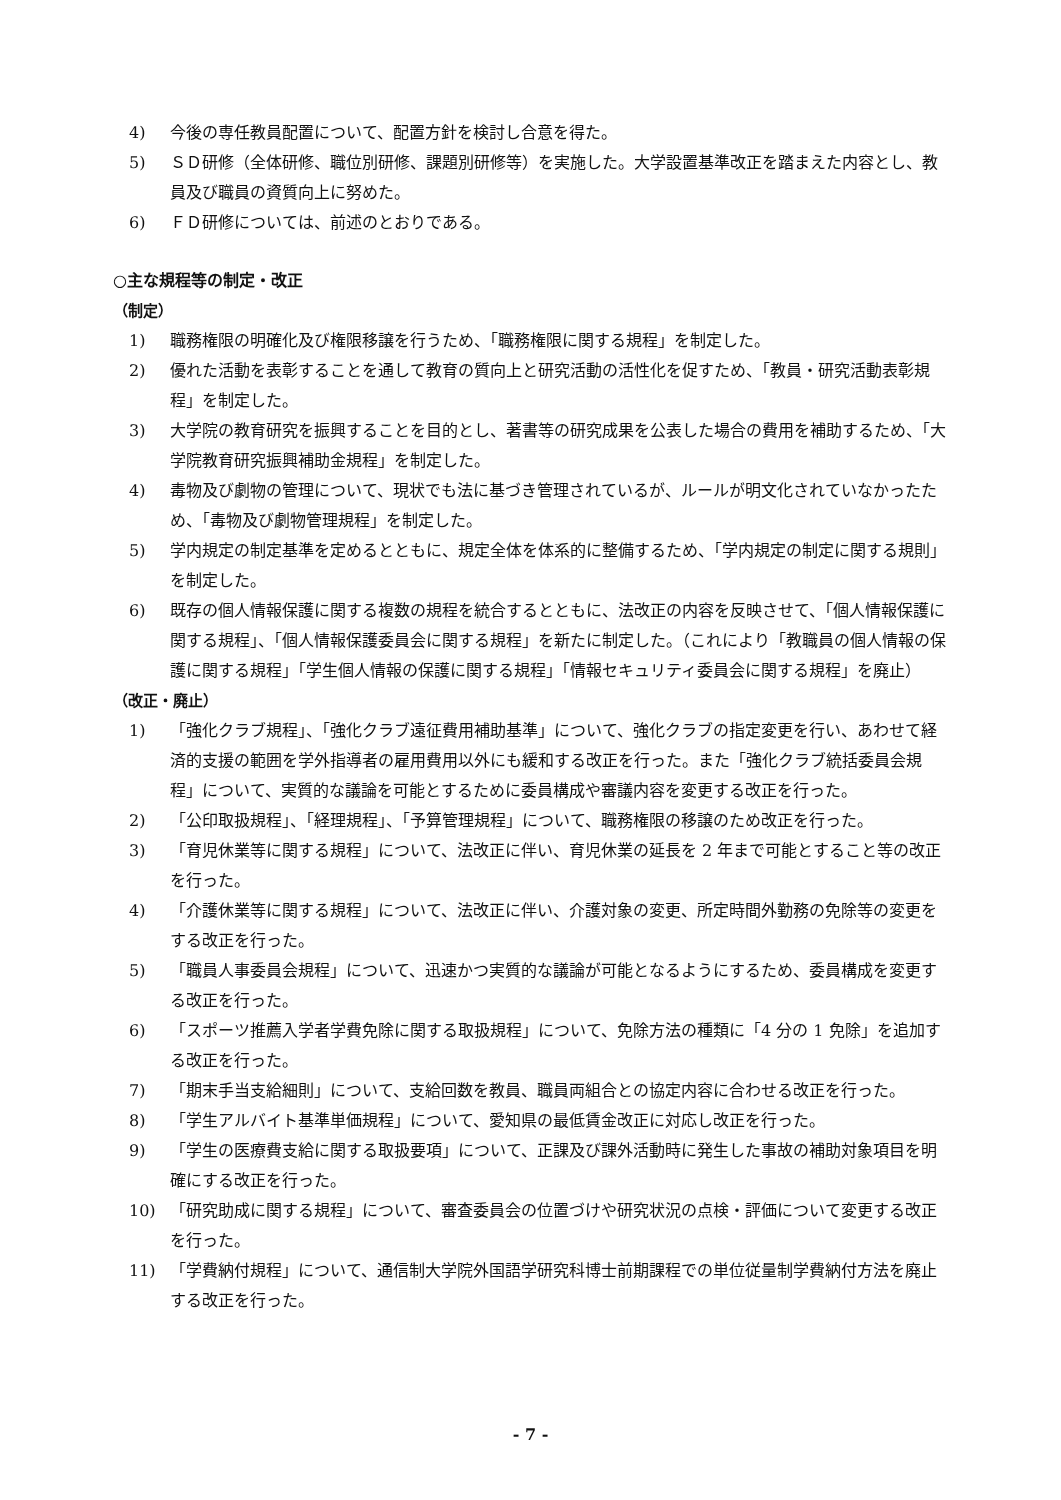4) 今後の専任教員配置について、配置方針を検討し合意を得た。
5) ＳＤ研修（全体研修、職位別研修、課題別研修等）を実施した。大学設置基準改正を踏まえた内容とし、教員及び職員の資質向上に努めた。
6) ＦＤ研修については、前述のとおりである。
○主な規程等の制定・改正
（制定）
1) 職務権限の明確化及び権限移譲を行うため、「職務権限に関する規程」を制定した。
2) 優れた活動を表彰することを通して教育の質向上と研究活動の活性化を促すため、「教員・研究活動表彰規程」を制定した。
3) 大学院の教育研究を振興することを目的とし、著書等の研究成果を公表した場合の費用を補助するため、「大学院教育研究振興補助金規程」を制定した。
4) 毒物及び劇物の管理について、現状でも法に基づき管理されているが、ルールが明文化されていなかったため、「毒物及び劇物管理規程」を制定した。
5) 学内規定の制定基準を定めるとともに、規定全体を体系的に整備するため、「学内規定の制定に関する規則」を制定した。
6) 既存の個人情報保護に関する複数の規程を統合するとともに、法改正の内容を反映させて、「個人情報保護に関する規程」、「個人情報保護委員会に関する規程」を新たに制定した。（これにより「教職員の個人情報の保護に関する規程」「学生個人情報の保護に関する規程」「情報セキュリティ委員会に関する規程」を廃止）
（改正・廃止）
1) 「強化クラブ規程」、「強化クラブ遠征費用補助基準」について、強化クラブの指定変更を行い、あわせて経済的支援の範囲を学外指導者の雇用費用以外にも緩和する改正を行った。また「強化クラブ統括委員会規程」について、実質的な議論を可能とするために委員構成や審議内容を変更する改正を行った。
2) 「公印取扱規程」、「経理規程」、「予算管理規程」について、職務権限の移譲のため改正を行った。
3) 「育児休業等に関する規程」について、法改正に伴い、育児休業の延長を 2 年まで可能とすること等の改正を行った。
4) 「介護休業等に関する規程」について、法改正に伴い、介護対象の変更、所定時間外勤務の免除等の変更をする改正を行った。
5) 「職員人事委員会規程」について、迅速かつ実質的な議論が可能となるようにするため、委員構成を変更する改正を行った。
6) 「スポーツ推薦入学者学費免除に関する取扱規程」について、免除方法の種類に「4 分の 1 免除」を追加する改正を行った。
7) 「期末手当支給細則」について、支給回数を教員、職員両組合との協定内容に合わせる改正を行った。
8) 「学生アルバイト基準単価規程」について、愛知県の最低賃金改正に対応し改正を行った。
9) 「学生の医療費支給に関する取扱要項」について、正課及び課外活動時に発生した事故の補助対象項目を明確にする改正を行った。
10) 「研究助成に関する規程」について、審査委員会の位置づけや研究状況の点検・評価について変更する改正を行った。
11) 「学費納付規程」について、通信制大学院外国語学研究科博士前期課程での単位従量制学費納付方法を廃止する改正を行った。
- 7 -